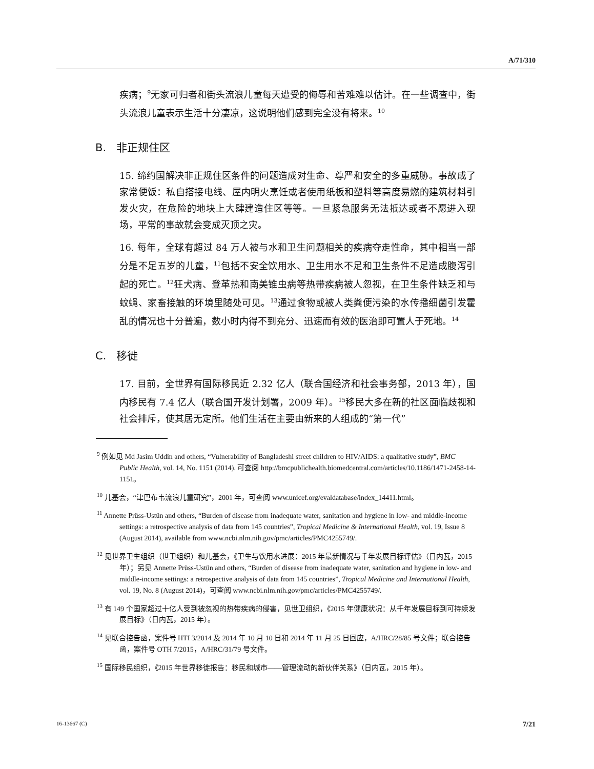A/71/310
疾病；<sup>9</sup>无家可归者和街头流浪儿童每天遭受的侮辱和苦难难以估计。在一些调查中，街头流浪儿童表示生活十分凄凉，这说明他们感到完全没有将来。<sup>10</sup>
B. 非正规住区
15. 缔约国解决非正规住区条件的问题造成对生命、尊严和安全的多重威胁。事故成了家常便饭：私自搭接电线、屋内明火烹饪或者使用纸板和塑料等高度易燃的建筑材料引发火灾，在危险的地块上大肆建造住区等等。一旦紧急服务无法抵达或者不愿进入现场，平常的事故就会变成灭顶之灾。
16. 每年，全球有超过 84 万人被与水和卫生问题相关的疾病夺走性命，其中相当一部分是不足五岁的儿童，<sup>11</sup>包括不安全饮用水、卫生用水不足和卫生条件不足造成腹泻引起的死亡。<sup>12</sup>狂犬病、登革热和南美锥虫病等热带疾病被人忽视，在卫生条件缺乏和与蚊蝇、家畜接触的环境里随处可见。<sup>13</sup>通过食物或被人类粪便污染的水传播细菌引发霍乱的情况也十分普遍，数小时内得不到充分、迅速而有效的医治即可置人于死地。<sup>14</sup>
C. 移徙
17. 目前，全世界有国际移民近 2.32 亿人（联合国经济和社会事务部，2013 年），国内移民有 7.4 亿人（联合国开发计划署，2009 年）。<sup>15</sup>移民大多在新的社区面临歧视和社会排斥，使其居无定所。他们生活在主要由新来的人组成的“第一代”
<sup>9</sup> 例如见 Md Jasim Uddin and others, “Vulnerability of Bangladeshi street children to HIV/AIDS: a qualitative study”, BMC Public Health, vol. 14, No. 1151 (2014). 可查阅 http://bmcpublichealth.biomedcentral.com/articles/10.1186/1471-2458-14-1151。
<sup>10</sup> 儿基会，“津巴布韦流浪儿童研究”，2001 年，可查阅 www.unicef.org/evaldatabase/index_14411.html。
<sup>11</sup> Annette Prüss-Ustün and others, “Burden of disease from inadequate water, sanitation and hygiene in low- and middle-income settings: a retrospective analysis of data from 145 countries”, Tropical Medicine & International Health, vol. 19, Issue 8 (August 2014), available from www.ncbi.nlm.nih.gov/pmc/articles/PMC4255749/.
<sup>12</sup> 见世界卫生组织（世卫组织）和儿基会，《卫生与饮用水进展：2015 年最新情况与千年发展目标评估》（日内瓦，2015 年）；另见 Annette Prüss-Ustün and others, “Burden of disease from inadequate water, sanitation and hygiene in low- and middle-income settings: a retrospective analysis of data from 145 countries”, Tropical Medicine and International Health, vol. 19, No. 8 (August 2014)，可查阅 www.ncbi.nlm.nih.gov/pmc/articles/PMC4255749/.
<sup>13</sup> 有 149 个国家超过十亿人受到被忽视的热带疾病的侵害，见世卫组织，《2015 年健康状况：从千年发展目标到可持续发展目标》（日内瓦，2015 年）。
<sup>14</sup> 见联合控告函，案件号 HTI 3/2014 及 2014 年 10 月 10 日和 2014 年 11 月 25 日回应，A/HRC/28/85 号文件；联合控告函，案件号 OTH 7/2015，A/HRC/31/79 号文件。
<sup>15</sup> 国际移民组织，《2015 年世界移徙报告：移民和城市——管理流动的新伙伴关系》（日内瓦，2015 年）。
16-13667 (C) 7/21